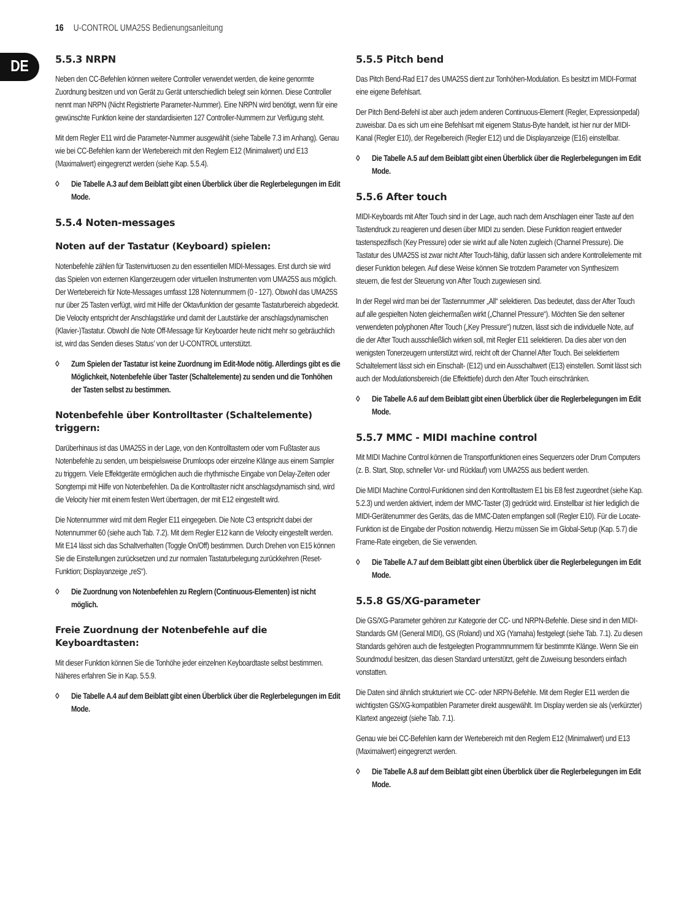16 U-CONTROL UMA25S Bedienungsanleitung
DE
5.5.3 NRPN
Neben den CC-Befehlen können weitere Controller verwendet werden, die keine genormte Zuordnung besitzen und von Gerät zu Gerät unterschiedlich belegt sein können. Diese Controller nennt man NRPN (Nicht Registrierte Parameter-Nummer). Eine NRPN wird benötigt, wenn für eine gewünschte Funktion keine der standardisierten 127 Controller-Nummern zur Verfügung steht.
Mit dem Regler E11 wird die Parameter-Nummer ausgewählt (siehe Tabelle 7.3 im Anhang). Genau wie bei CC-Befehlen kann der Wertebereich mit den Reglern E12 (Minimalwert) und E13 (Maximalwert) eingegrenzt werden (siehe Kap. 5.5.4).
◊ Die Tabelle A.3 auf dem Beiblatt gibt einen Überblick über die Reglerbelegungen im Edit Mode.
5.5.4 Noten-messages
Noten auf der Tastatur (Keyboard) spielen:
Notenbefehle zählen für Tastenvirtuosen zu den essentiellen MIDI-Messages. Erst durch sie wird das Spielen von externen Klangerzeugern oder virtuellen Instrumenten vom UMA25S aus möglich. Der Wertebereich für Note-Messages umfasst 128 Notennummern (0 - 127). Obwohl das UMA25S nur über 25 Tasten verfügt, wird mit Hilfe der Oktavfunktion der gesamte Tastaturbereich abgedeckt. Die Velocity entspricht der Anschlagstärke und damit der Lautstärke der anschlagsdynamischen (Klavier-)Tastatur. Obwohl die Note Off-Message für Keyboarder heute nicht mehr so gebräuchlich ist, wird das Senden dieses Status’ von der U-CONTROL unterstützt.
◊ Zum Spielen der Tastatur ist keine Zuordnung im Edit-Mode nötig. Allerdings gibt es die Möglichkeit, Notenbefehle über Taster (Schaltelemente) zu senden und die Tonhöhen der Tasten selbst zu bestimmen.
Notenbefehle über Kontrolltaster (Schaltelemente) triggern:
Darüberhinaus ist das UMA25S in der Lage, von den Kontrolltastern oder vom Fußtaster aus Notenbefehle zu senden, um beispielsweise Drumloops oder einzelne Klänge aus einem Sampler zu triggern. Viele Effektgeräte ermöglichen auch die rhythmische Eingabe von Delay-Zeiten oder Songtempi mit Hilfe von Notenbefehlen. Da die Kontrolltaster nicht anschlagsdynamisch sind, wird die Velocity hier mit einem festen Wert übertragen, der mit E12 eingestellt wird.
Die Notennummer wird mit dem Regler E11 eingegeben. Die Note C3 entspricht dabei der Notennummer 60 (siehe auch Tab. 7.2). Mit dem Regler E12 kann die Velocity eingestellt werden. Mit E14 lässt sich das Schaltverhalten (Toggle On/Off) bestimmen. Durch Drehen von E15 können Sie die Einstellungen zurücksetzen und zur normalen Tastaturbelegung zurückkehren (Reset-Funktion; Displayanzeige „reS“).
◊ Die Zuordnung von Notenbefehlen zu Reglern (Continuous-Elementen) ist nicht möglich.
Freie Zuordnung der Notenbefehle auf die Keyboardtasten:
Mit dieser Funktion können Sie die Tonhöhe jeder einzelnen Keyboardtaste selbst bestimmen. Näheres erfahren Sie in Kap. 5.5.9.
◊ Die Tabelle A.4 auf dem Beiblatt gibt einen Überblick über die Reglerbelegungen im Edit Mode.
5.5.5 Pitch bend
Das Pitch Bend-Rad E17 des UMA25S dient zur Tonhöhen-Modulation. Es besitzt im MIDI-Format eine eigene Befehlsart.
Der Pitch Bend-Befehl ist aber auch jedem anderen Continuous-Element (Regler, Expressionpedal) zuweisbar. Da es sich um eine Befehlsart mit eigenem Status-Byte handelt, ist hier nur der MIDI-Kanal (Regler E10), der Regelbereich (Regler E12) und die Displayanzeige (E16) einstellbar.
◊ Die Tabelle A.5 auf dem Beiblatt gibt einen Überblick über die Reglerbelegungen im Edit Mode.
5.5.6 After touch
MIDI-Keyboards mit After Touch sind in der Lage, auch nach dem Anschlagen einer Taste auf den Tastendruck zu reagieren und diesen über MIDI zu senden. Diese Funktion reagiert entweder tastenspezifisch (Key Pressure) oder sie wirkt auf alle Noten zugleich (Channel Pressure). Die Tastatur des UMA25S ist zwar nicht After Touch-fähig, dafür lassen sich andere Kontrollelemente mit dieser Funktion belegen. Auf diese Weise können Sie trotzdem Parameter von Synthesizern steuern, die fest der Steuerung von After Touch zugewiesen sind.
In der Regel wird man bei der Tastennummer „All“ selektieren. Das bedeutet, dass der After Touch auf alle gespielten Noten gleichermaßen wirkt („Channel Pressure“). Möchten Sie den seltener verwendeten polyphonen After Touch („Key Pressure“) nutzen, lässt sich die individuelle Note, auf die der After Touch ausschließlich wirken soll, mit Regler E11 selektieren. Da dies aber von den wenigsten Tonerzeugern unterstützt wird, reicht oft der Channel After Touch. Bei selektiertem Schaltelement lässt sich ein Einschalt- (E12) und ein Ausschaltwert (E13) einstellen. Somit lässt sich auch der Modulationsbereich (die Effekttiefe) durch den After Touch einschränken.
◊ Die Tabelle A.6 auf dem Beiblatt gibt einen Überblick über die Reglerbelegungen im Edit Mode.
5.5.7 MMC - MIDI machine control
Mit MIDI Machine Control können die Transportfunktionen eines Sequenzers oder Drum Computers (z. B. Start, Stop, schneller Vor- und Rücklauf) vom UMA25S aus bedient werden.
Die MIDI Machine Control-Funktionen sind den Kontrolltastern E1 bis E8 fest zugeordnet (siehe Kap. 5.2.3) und werden aktiviert, indem der MMC-Taster (3) gedrückt wird. Einstellbar ist hier lediglich die MIDI-Gerätenummer des Geräts, das die MMC-Daten empfangen soll (Regler E10). Für die Locate-Funktion ist die Eingabe der Position notwendig. Hierzu müssen Sie im Global-Setup (Kap. 5.7) die Frame-Rate eingeben, die Sie verwenden.
◊ Die Tabelle A.7 auf dem Beiblatt gibt einen Überblick über die Reglerbelegungen im Edit Mode.
5.5.8 GS/XG-parameter
Die GS/XG-Parameter gehören zur Kategorie der CC- und NRPN-Befehle. Diese sind in den MIDI-Standards GM (General MIDI), GS (Roland) und XG (Yamaha) festgelegt (siehe Tab. 7.1). Zu diesen Standards gehören auch die festgelegten Programmnummern für bestimmte Klänge. Wenn Sie ein Soundmodul besitzen, das diesen Standard unterstützt, geht die Zuweisung besonders einfach vonstatten.
Die Daten sind ähnlich strukturiert wie CC- oder NRPN-Befehle. Mit dem Regler E11 werden die wichtigsten GS/XG-kompatiblen Parameter direkt ausgewählt. Im Display werden sie als (verkürzter) Klartext angezeigt (siehe Tab. 7.1).
Genau wie bei CC-Befehlen kann der Wertebereich mit den Reglern E12 (Minimalwert) und E13 (Maximalwert) eingegrenzt werden.
◊ Die Tabelle A.8 auf dem Beiblatt gibt einen Überblick über die Reglerbelegungen im Edit Mode.